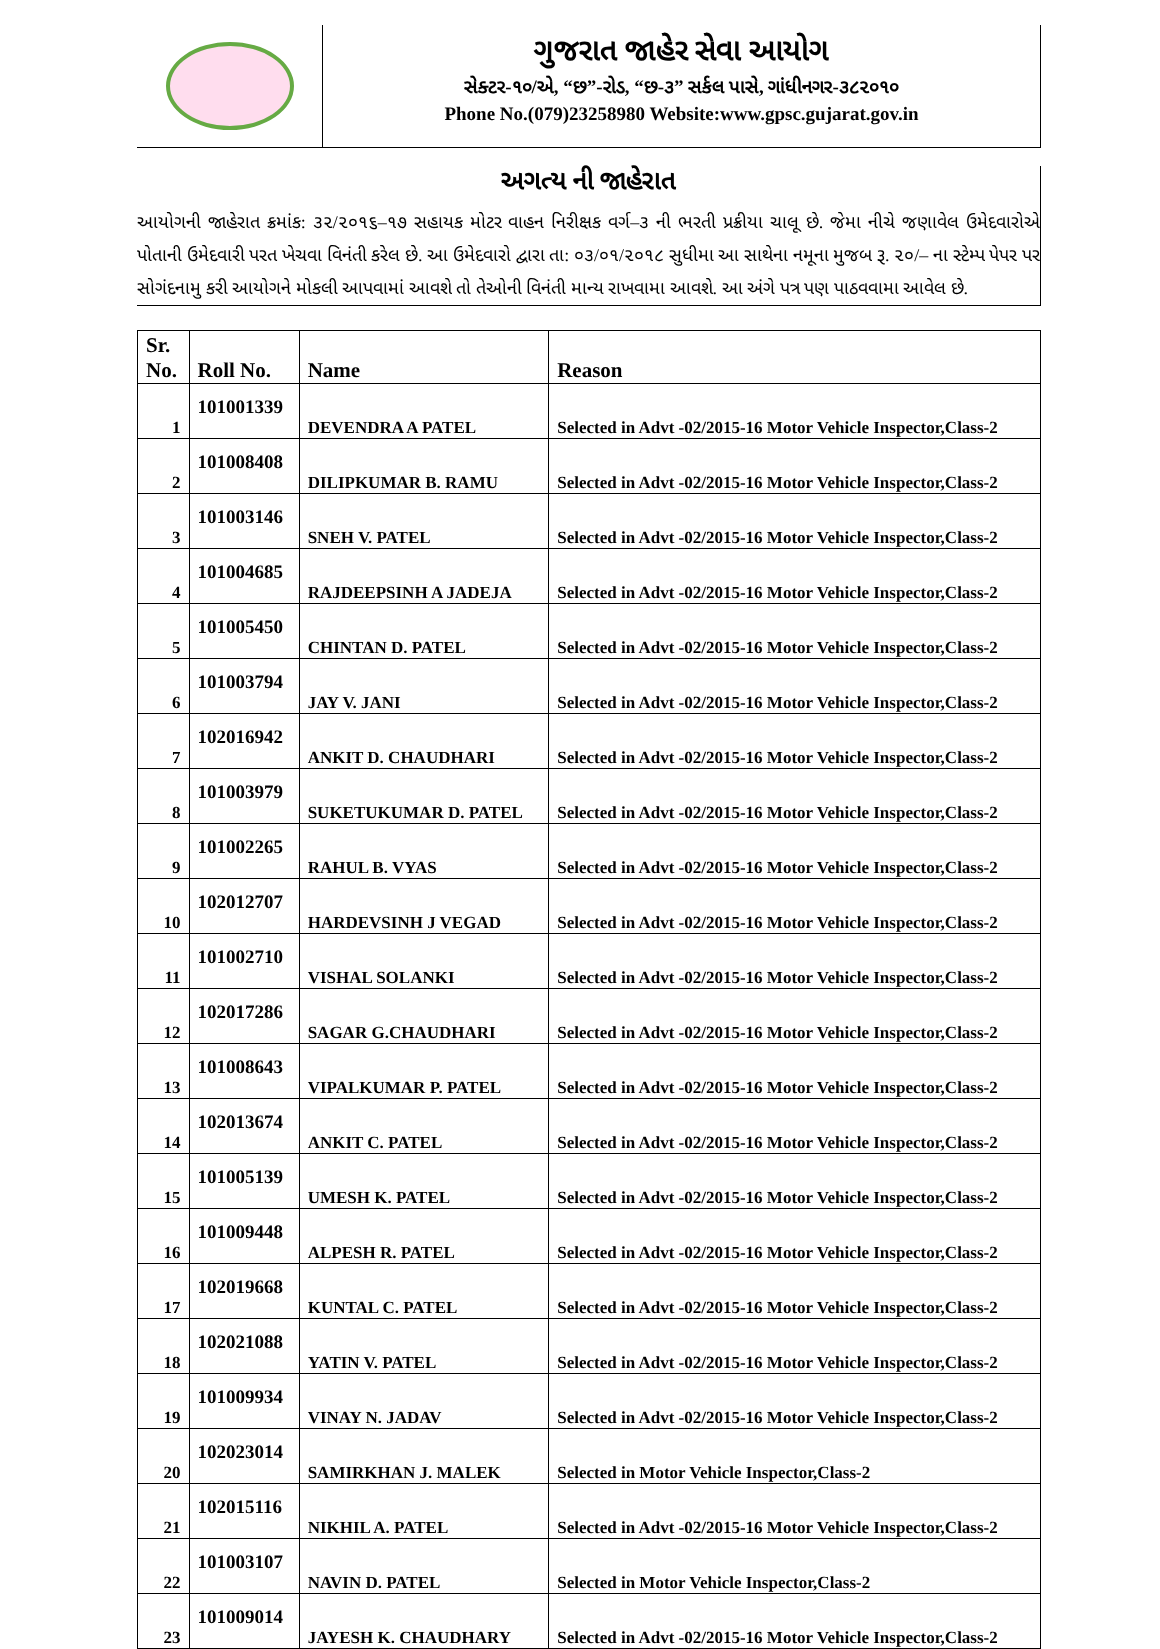ગુજરાત જાહેર સેવા આયોગ
સેક્ટર-૧૦/એ, “છ”-રોડ, “છ-૩” સર્કલ પાસે, ગાંધીનગર-૩૮૨૦૧૦
Phone No.(079)23258980 Website:www.gpsc.gujarat.gov.in
અગત્ય ની જાહેરાત
આયોગની જાહેરાત ક્રમાંક: ૩૨/૨૦૧૬–૧૭ સહાયક મોટર વાહન નિરીક્ષક વર્ગ–૩ ની ભરતી પ્રક્રીયા ચાલૂ છે. જેમા નીચે જણાવેલ ઉમેદવારોએ પોતાની ઉમેદવારી પરત ખેચવા વિનંતી કરેલ છે. આ ઉમેદવારો દ્વારા તા: ૦૩/૦૧/૨૦૧૮ સુધીમા આ સાથેના નમૂના મુજબ રૂ. ૨૦/– ના સ્ટેમ્પ પેપર પર સોગંદનામુ કરી આયોગને મોકલી આપવામાં આવશે તો તેઓની વિનંતી માન્ય રાખવામા આવશે. આ અંગે પત્ર પણ પાઠવવામા આવેલ છે.
| Sr. No. | Roll No. | Name | Reason |
| --- | --- | --- | --- |
| 1 | 101001339 | DEVENDRA A PATEL | Selected in Advt -02/2015-16 Motor Vehicle Inspector,Class-2 |
| 2 | 101008408 | DILIPKUMAR B. RAMU | Selected in Advt -02/2015-16 Motor Vehicle Inspector,Class-2 |
| 3 | 101003146 | SNEH V. PATEL | Selected in Advt -02/2015-16 Motor Vehicle Inspector,Class-2 |
| 4 | 101004685 | RAJDEEPSINH A JADEJA | Selected in Advt -02/2015-16 Motor Vehicle Inspector,Class-2 |
| 5 | 101005450 | CHINTAN D. PATEL | Selected in Advt -02/2015-16 Motor Vehicle Inspector,Class-2 |
| 6 | 101003794 | JAY V. JANI | Selected in Advt -02/2015-16 Motor Vehicle Inspector,Class-2 |
| 7 | 102016942 | ANKIT D. CHAUDHARI | Selected in Advt -02/2015-16 Motor Vehicle Inspector,Class-2 |
| 8 | 101003979 | SUKETUKUMAR D. PATEL | Selected in Advt -02/2015-16 Motor Vehicle Inspector,Class-2 |
| 9 | 101002265 | RAHUL B. VYAS | Selected in Advt -02/2015-16 Motor Vehicle Inspector,Class-2 |
| 10 | 102012707 | HARDEVSINH J VEGAD | Selected in Advt -02/2015-16 Motor Vehicle Inspector,Class-2 |
| 11 | 101002710 | VISHAL SOLANKI | Selected in Advt -02/2015-16 Motor Vehicle Inspector,Class-2 |
| 12 | 102017286 | SAGAR G.CHAUDHARI | Selected in Advt -02/2015-16 Motor Vehicle Inspector,Class-2 |
| 13 | 101008643 | VIPALKUMAR P. PATEL | Selected in Advt -02/2015-16 Motor Vehicle Inspector,Class-2 |
| 14 | 102013674 | ANKIT C. PATEL | Selected in Advt -02/2015-16 Motor Vehicle Inspector,Class-2 |
| 15 | 101005139 | UMESH K. PATEL | Selected in Advt -02/2015-16 Motor Vehicle Inspector,Class-2 |
| 16 | 101009448 | ALPESH R. PATEL | Selected in Advt -02/2015-16 Motor Vehicle Inspector,Class-2 |
| 17 | 102019668 | KUNTAL C. PATEL | Selected in Advt -02/2015-16 Motor Vehicle Inspector,Class-2 |
| 18 | 102021088 | YATIN V. PATEL | Selected in Advt -02/2015-16 Motor Vehicle Inspector,Class-2 |
| 19 | 101009934 | VINAY N. JADAV | Selected in Advt -02/2015-16 Motor Vehicle Inspector,Class-2 |
| 20 | 102023014 | SAMIRKHAN J. MALEK | Selected in Motor Vehicle Inspector,Class-2 |
| 21 | 102015116 | NIKHIL A. PATEL | Selected in Advt -02/2015-16 Motor Vehicle Inspector,Class-2 |
| 22 | 101003107 | NAVIN D. PATEL | Selected in Motor Vehicle Inspector,Class-2 |
| 23 | 101009014 | JAYESH K. CHAUDHARY | Selected in Advt -02/2015-16 Motor Vehicle Inspector,Class-2 |